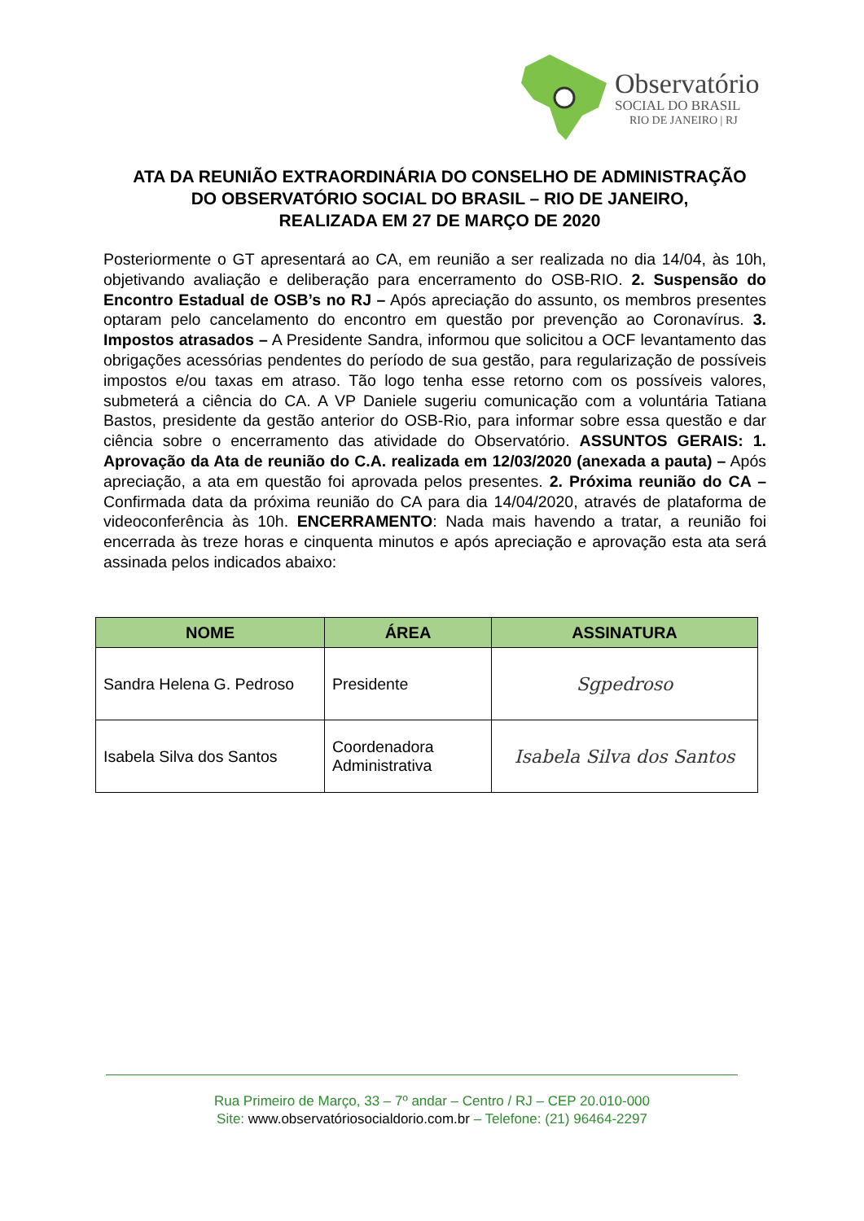Observatório
SOCIAL DO BRASIL
RIO DE JANEIRO | RJ
ATA DA REUNIÃO EXTRAORDINÁRIA DO CONSELHO DE ADMINISTRAÇÃO
DO OBSERVATÓRIO SOCIAL DO BRASIL – RIO DE JANEIRO,
REALIZADA EM 27 DE MARÇO DE 2020
Posteriormente o GT apresentará ao CA, em reunião a ser realizada no dia 14/04, às 10h, objetivando avaliação e deliberação para encerramento do OSB-RIO. 2. Suspensão do Encontro Estadual de OSB’s no RJ – Após apreciação do assunto, os membros presentes optaram pelo cancelamento do encontro em questão por prevenção ao Coronavírus. 3. Impostos atrasados – A Presidente Sandra, informou que solicitou a OCF levantamento das obrigações acessórias pendentes do período de sua gestão, para regularização de possíveis impostos e/ou taxas em atraso. Tão logo tenha esse retorno com os possíveis valores, submeterá a ciência do CA. A VP Daniele sugeriu comunicação com a voluntária Tatiana Bastos, presidente da gestão anterior do OSB-Rio, para informar sobre essa questão e dar ciência sobre o encerramento das atividade do Observatório. ASSUNTOS GERAIS: 1. Aprovação da Ata de reunião do C.A. realizada em 12/03/2020 (anexada a pauta) – Após apreciação, a ata em questão foi aprovada pelos presentes. 2. Próxima reunião do CA – Confirmada data da próxima reunião do CA para dia 14/04/2020, através de plataforma de videoconferência às 10h. ENCERRAMENTO: Nada mais havendo a tratar, a reunião foi encerrada às treze horas e cinquenta minutos e após apreciação e aprovação esta ata será assinada pelos indicados abaixo:
| NOME | ÁREA | ASSINATURA |
| --- | --- | --- |
| Sandra Helena G. Pedroso | Presidente | Sgpedroso |
| Isabela Silva dos Santos | Coordenadora Administrativa | Isabela Silva dos Santos |
Rua Primeiro de Março, 33 – 7º andar – Centro / RJ – CEP 20.010-000
Site: www.observatóriosocialdorio.com.br – Telefone: (21) 96464-2297